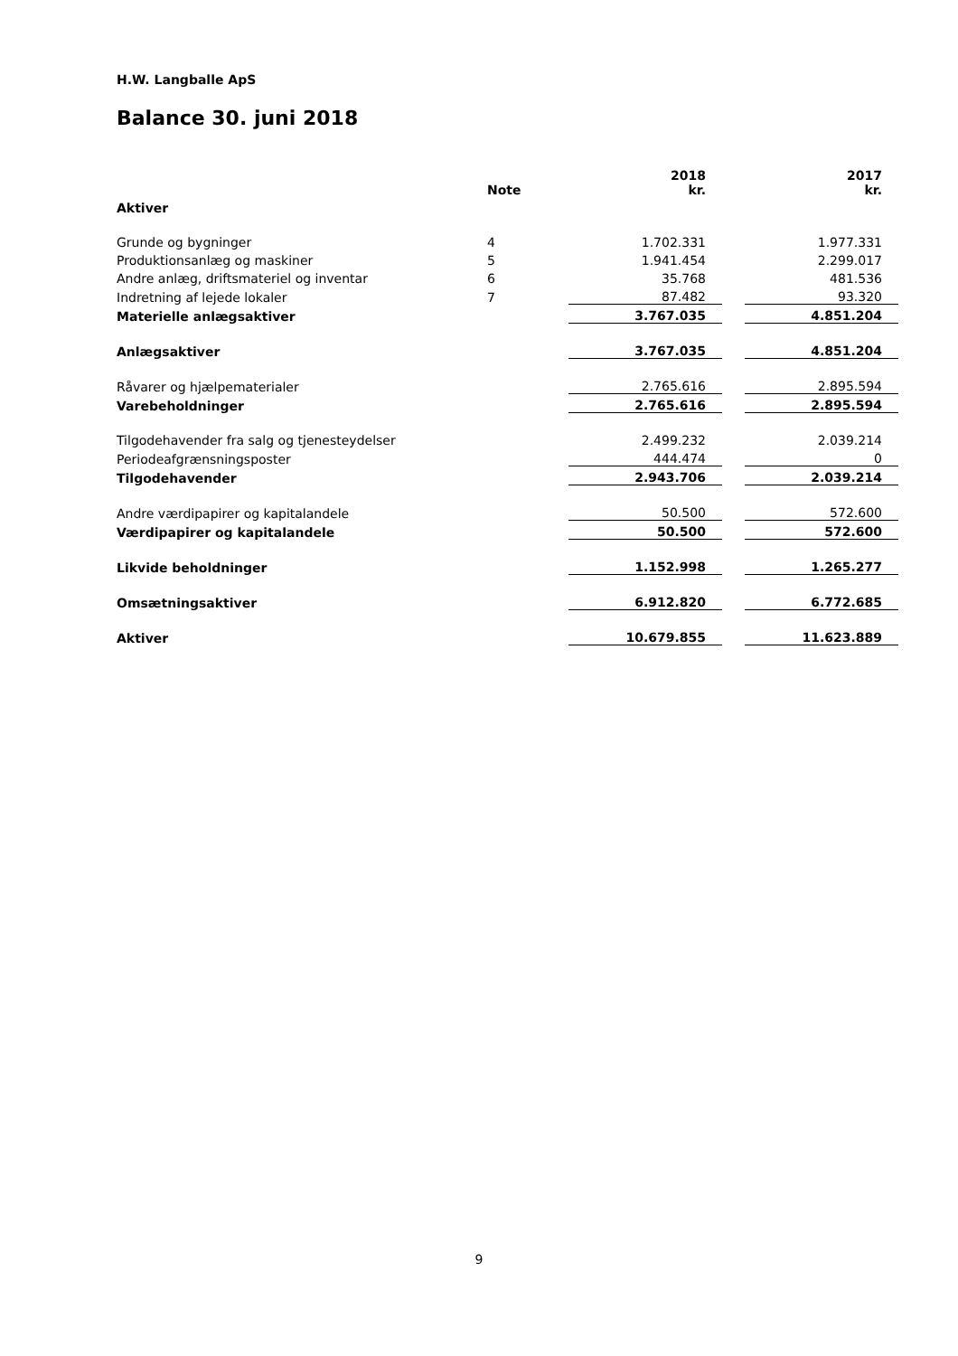H.W. Langballe ApS
Balance 30. juni 2018
| | Note | 2018 kr. | | 2017 kr. |
| --- | --- | --- | --- | --- |
| Aktiver | | | | |
| Grunde og bygninger | 4 | 1.702.331 | | 1.977.331 |
| Produktionsanlæg og maskiner | 5 | 1.941.454 | | 2.299.017 |
| Andre anlæg, driftsmateriel og inventar | 6 | 35.768 | | 481.536 |
| Indretning af lejede lokaler | 7 | 87.482 | | 93.320 |
| Materielle anlægsaktiver | | 3.767.035 | | 4.851.204 |
| Anlægsaktiver | | 3.767.035 | | 4.851.204 |
| Råvarer og hjælpematerialer | | 2.765.616 | | 2.895.594 |
| Varebeholdninger | | 2.765.616 | | 2.895.594 |
| Tilgodehavender fra salg og tjenesteydelser | | 2.499.232 | | 2.039.214 |
| Periodeafgrænsningsposter | | 444.474 | | 0 |
| Tilgodehavender | | 2.943.706 | | 2.039.214 |
| Andre værdipapirer og kapitalandele | | 50.500 | | 572.600 |
| Værdipapirer og kapitalandele | | 50.500 | | 572.600 |
| Likvide beholdninger | | 1.152.998 | | 1.265.277 |
| Omsætningsaktiver | | 6.912.820 | | 6.772.685 |
| Aktiver | | 10.679.855 | | 11.623.889 |
9